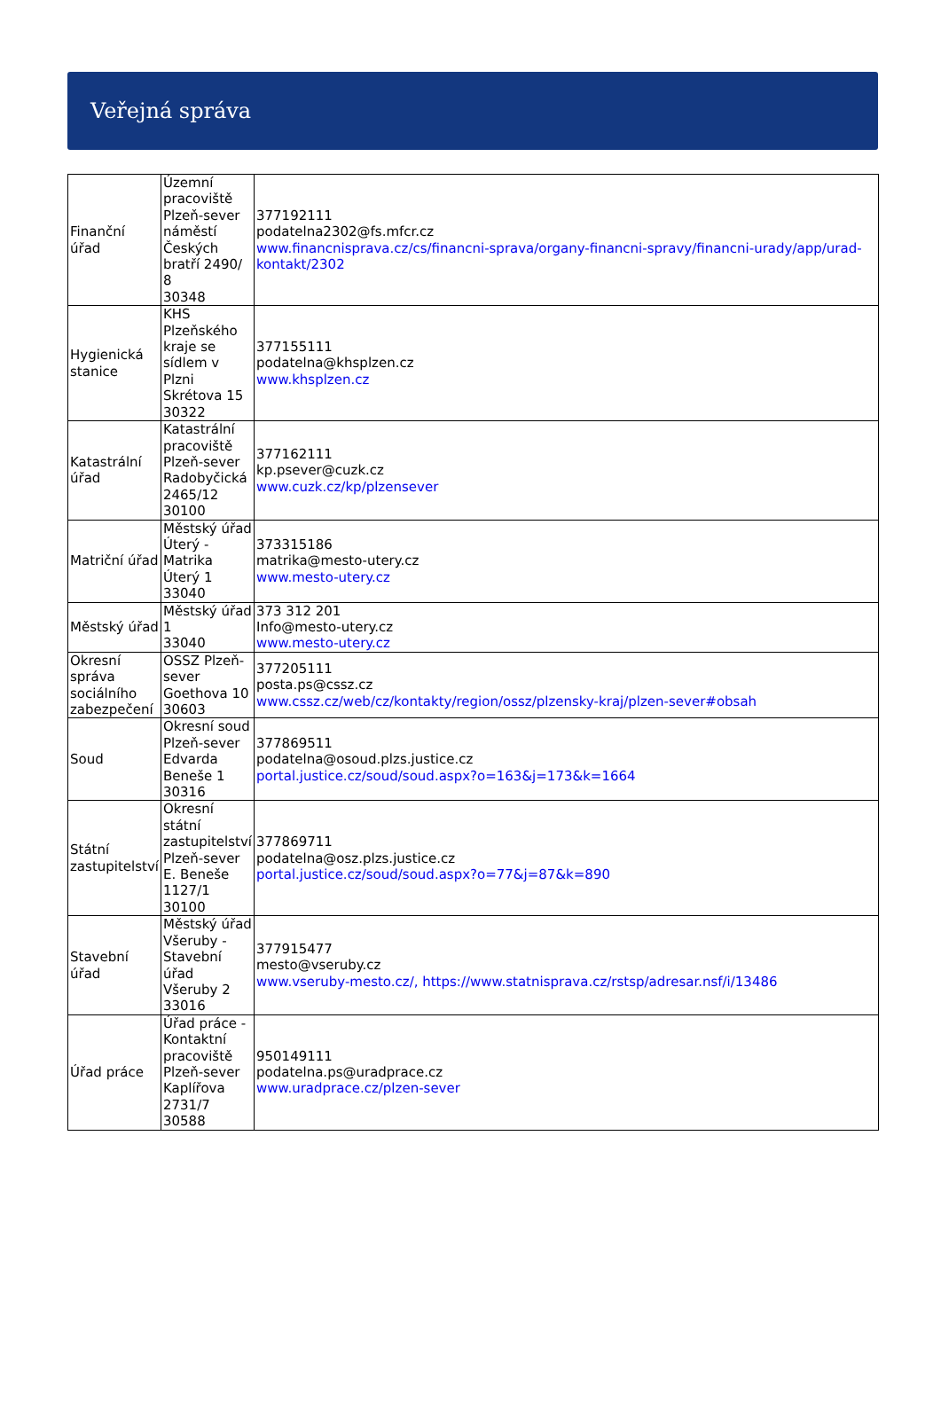Veřejná správa
| Finanční úřad | Územní pracoviště Plzeň-sever náměstí Českých bratří 2490/ 8 30348 | 377192111 podatelna2302@fs.mfcr.cz www.financnisprava.cz/cs/financni-sprava/organy-financni-spravy/financni-urady/app/urad-kontakt/2302 |
| Hygienická stanice | KHS Plzeňského kraje se sídlem v Plzni Skrétova 15 30322 | 377155111 podatelna@khsplzen.cz www.khsplzen.cz |
| Katastrální úřad | Katastrální pracoviště Plzeň-sever Radobyčická 2465/12 30100 | 377162111 kp.psever@cuzk.cz www.cuzk.cz/kp/plzensever |
| Matriční úřad | Městský úřad Úterý - Matrika Úterý 1 33040 | 373315186 matrika@mesto-utery.cz www.mesto-utery.cz |
| Městský úřad | Městský úřad 1 33040 | 373 312 201 Info@mesto-utery.cz www.mesto-utery.cz |
| Okresní správa sociálního zabezpečení | OSSZ Plzeň-sever Goethova 10 30603 | 377205111 posta.ps@cssz.cz www.cssz.cz/web/cz/kontakty/region/ossz/plzensky-kraj/plzen-sever#obsah |
| Soud | Okresní soud Plzeň-sever Edvarda Beneše 1 30316 | 377869511 podatelna@osoud.plzs.justice.cz portal.justice.cz/soud/soud.aspx?o=163&j=173&k=1664 |
| Státní zastupitelství | Okresní státní zastupitelství Plzeň-sever E. Beneše 1127/1 30100 | 377869711 podatelna@osz.plzs.justice.cz portal.justice.cz/soud/soud.aspx?o=77&j=87&k=890 |
| Stavební úřad | Městský úřad Všeruby - Stavební úřad Všeruby 2 33016 | 377915477 mesto@vseruby.cz www.vseruby-mesto.cz/, https://www.statnisprava.cz/rstsp/adresar.nsf/i/13486 |
| Úřad práce | Úřad práce - Kontaktní pracoviště Plzeň-sever Kaplířova 2731/7 30588 | 950149111 podatelna.ps@uradprace.cz www.uradprace.cz/plzen-sever |